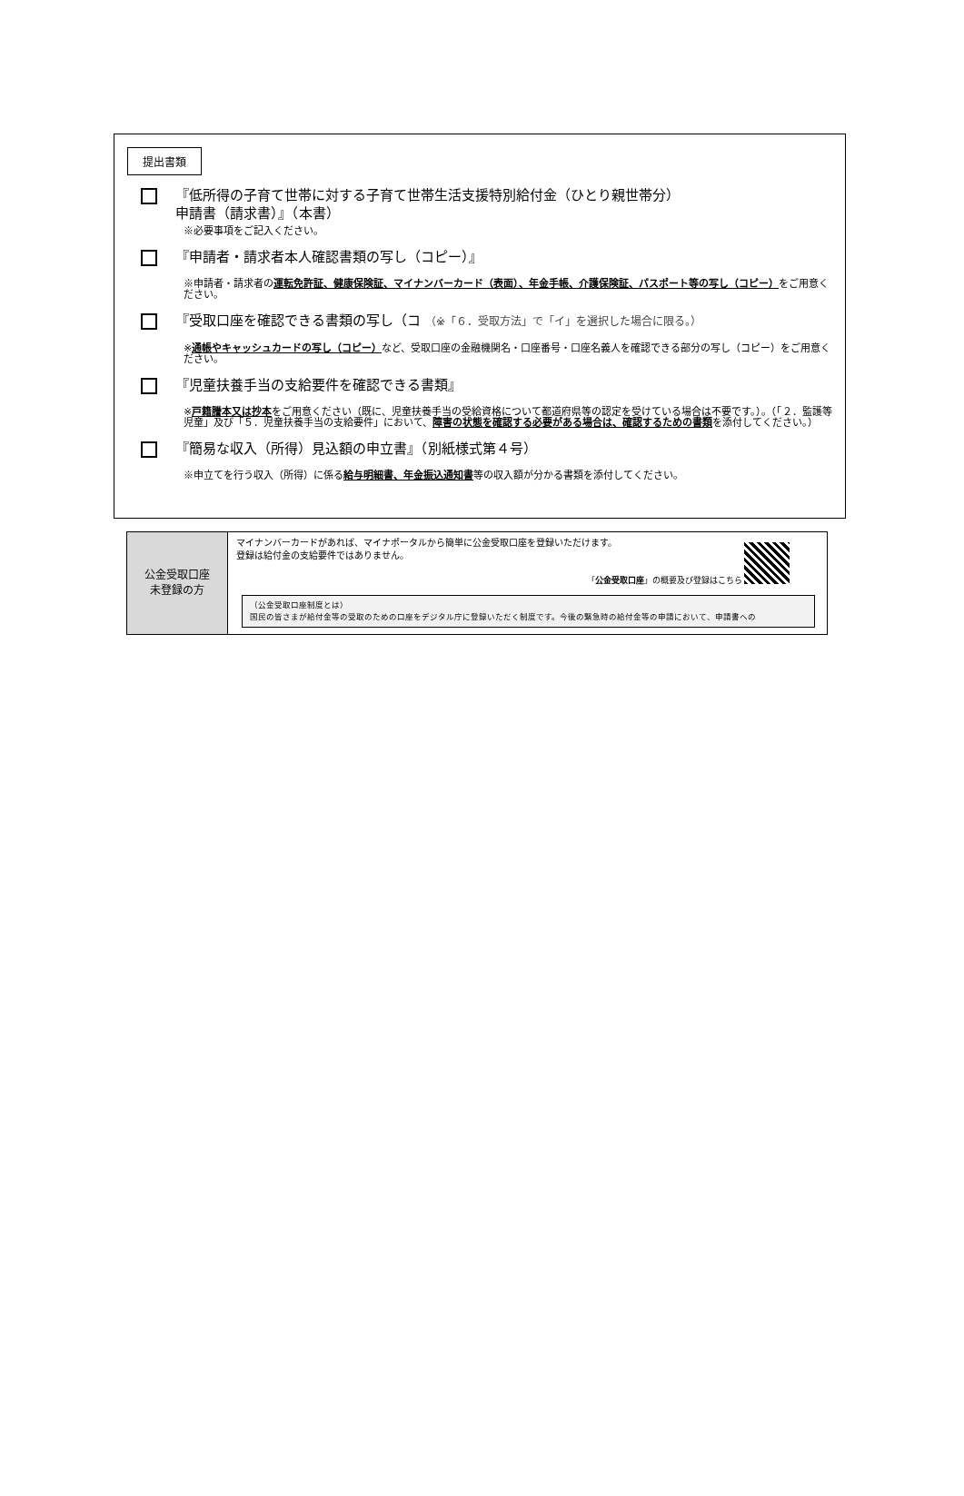提出書類
『低所得の子育て世帯に対する子育て世帯生活支援特別給付金（ひとり親世帯分）
申請書（請求書）』（本書）
※必要事項をご記入ください。
『申請者・請求者本人確認書類の写し（コピー）』
※申請者・請求者の運転免許証、健康保険証、マイナンバーカード（表面）、年金手帳、介護保険証、パスポート等の写し（コピー）をご用意ください。
『受取口座を確認できる書類の写し（コ （※「６．受取方法」で「イ」を選択した場合に限る。）
※通帳やキャッシュカードの写し（コピー）など、受取口座の金融機関名・口座番号・口座名義人を確認できる部分の写し（コピー）をご用意ください。
『児童扶養手当の支給要件を確認できる書類』
※戸籍謄本又は抄本をご用意ください（既に、児童扶養手当の受給資格について都道府県等の認定を受けている場合は不要です。）。（「２．監護等児童」及び「５．児童扶養手当の支給要件」において、障害の状態を確認する必要がある場合は、確認するための書類を添付してください。）
『簡易な収入（所得）見込額の申立書』（別紙様式第４号）
※申立てを行う収入（所得）に係る給与明細書、年金振込通知書等の収入額が分かる書類を添付してください。
| 公金受取口座 未登録の方 | マイナンバーカードがあれば、マイナポータルから簡単に公金受取口座を登録いただけます。 登録は給付金の支給要件ではありません。 「 公金受取口座 」の概要及び登録はこちら （公金受取口座制度とは） 国民の皆さまが給付金等の受取のための口座をデジタル庁に登録いただく制度です。今後の緊急時の給付金等の申請において、申請書への |